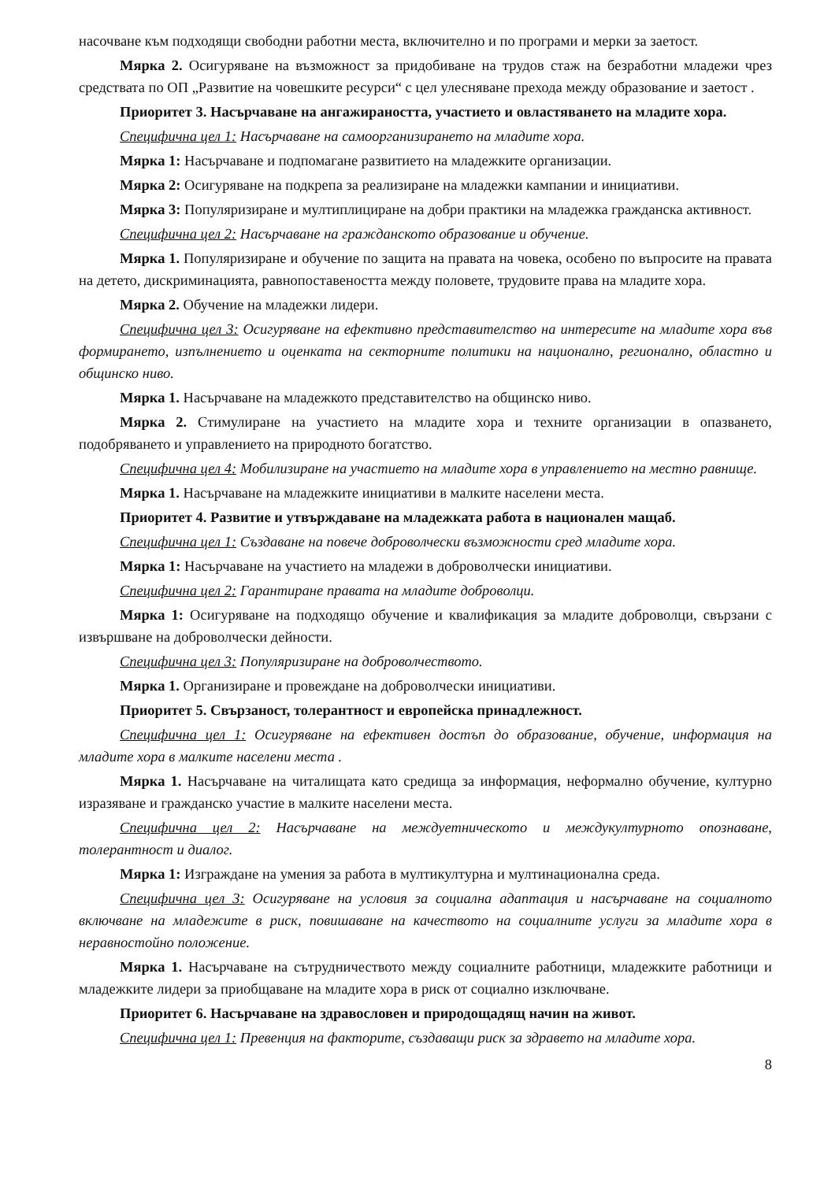насочване към подходящи свободни работни места, включително и по програми и мерки за заетост.
Мярка 2. Осигуряване на възможност за придобиване на трудов стаж на безработни младежи чрез средствата по ОП „Развитие на човешките ресурси“ с цел улесняване прехода между образование и заетост .
Приоритет 3. Насърчаване на ангажираността, участието и овластяването на младите хора.
Специфична цел 1: Насърчаване на самоорганизирането на младите хора.
Мярка 1: Насърчаване и подпомагане развитието на младежките организации.
Мярка 2: Осигуряване на подкрепа за реализиране на младежки кампании и инициативи.
Мярка 3: Популяризиране и мултиплициране на добри практики на младежка гражданска активност.
Специфична цел 2: Насърчаване на гражданското образование и обучение.
Мярка 1. Популяризиране и обучение по защита на правата на човека, особено по въпросите на правата на детето, дискриминацията, равнопоставеността между половете, трудовите права на младите хора.
Мярка 2. Обучение на младежки лидери.
Специфична цел 3: Осигуряване на ефективно представителство на интересите на младите хора във формирането, изпълнението и оценката на секторните политики на национално, регионално, областно и общинско ниво.
Мярка 1. Насърчаване на младежкото представителство на общинско ниво.
Мярка 2. Стимулиране на участието на младите хора и техните организации в опазването, подобряването и управлението на природното богатство.
Специфична цел 4: Мобилизиране на участието на младите хора в управлението на местно равнище.
Мярка 1. Насърчаване на младежките инициативи в малките населени места.
Приоритет 4. Развитие и утвърждаване на младежката работа в национален мащаб.
Специфична цел 1: Създаване на повече доброволчески възможности сред младите хора.
Мярка 1: Насърчаване на участието на младежи в доброволчески инициативи.
Специфична цел 2: Гарантиране правата на младите доброволци.
Мярка 1: Осигуряване на подходящо обучение и квалификация за младите доброволци, свързани с извършване на доброволчески дейности.
Специфична цел 3: Популяризиране на доброволчеството.
Мярка 1. Организиране и провеждане на доброволчески инициативи.
Приоритет 5. Свързаност, толерантност и европейска принадлежност.
Специфична цел 1: Осигуряване на ефективен достъп до образование, обучение, информация на младите хора в малките населени места .
Мярка 1. Насърчаване на читалищата като средища за информация, неформално обучение, културно изразяване и гражданско участие в малките населени места.
Специфична цел 2: Насърчаване на междуетническото и междукултурното опознаване, толерантност и диалог.
Мярка 1: Изграждане на умения за работа в мултикултурна и мултинационална среда.
Специфична цел 3: Осигуряване на условия за социална адаптация и насърчаване на социалното включване на младежите в риск, повишаване на качеството на социалните услуги за младите хора в неравностойно положение.
Мярка 1. Насърчаване на сътрудничеството между социалните работници, младежките работници и младежките лидери за приобщаване на младите хора в риск от социално изключване.
Приоритет 6. Насърчаване на здравословен и природощадящ начин на живот.
Специфична цел 1: Превенция на факторите, създаващи риск за здравето на младите хора.
8